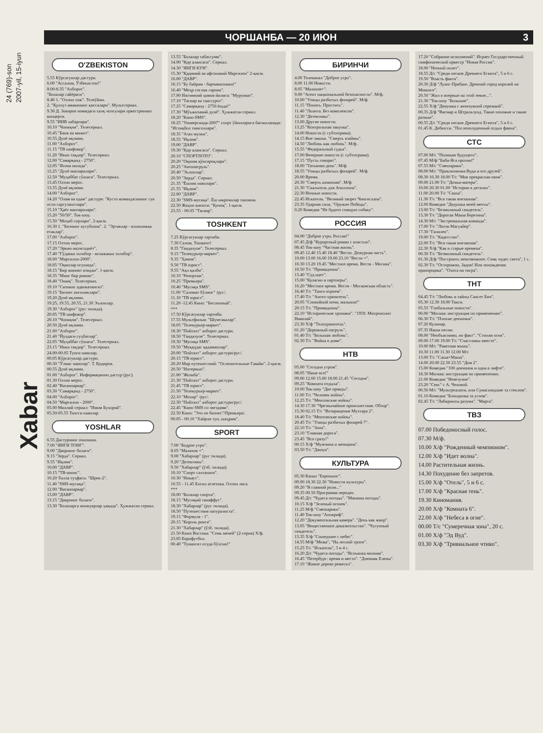2007-yil, 15-iyun
24 (769)-son
Xabar
ЧОРШАНБА — 20 ИЮН 3
O'ZBEKISTON
5.55 Кўрсатувлар дастури.
6.00 "Ассалом, Ўзбекистон!"
8.00-8.35 "Ахборот".
"Болалар сайёраси":
8.40 1. "Олтин тож". Телеўйин.
2. "Қуллуз амакининг қиссалари". Мультсериал.
9.30 Д. Зокиров номидаги халқ чолғулари оркестрининг концерти.
9.55 "ИИВ хабарлари".
10.10 "Чопиқчи". Телесериал.
10.45 "Банк ва мижоз".
10.55 Дунё иқлими.
11.00 "Ахборот".
11.15 "ТВ шифокор".
11.20 "Икки тақдир". Телесериал.
12.00 "Самарқанд - 2750".
12.05 "Ягона оилада".
12.25 "Дунё манзаралари".
12.50 "Муҳаббат гўшаси". Телесериал.
13.45 Олтин мерос.
13.55 Дунё иқлими.
14.00 "Ахборот".
14.20 "Олам ва одам" дастури: "Кусто командасининг сув ости саргузаштлари".
15.10 "Ҳаёт манзаралари".
15.20 "50/50". Ток-шоу.
15.50 "Моҳиб сирлари". 2-қисм.
16.30 1. "Бизнинг кутубхона". 2. "Эртаклар - яхшиликка етаклар".
17.00 "Ахборот".
17.15 Олтин мерос.
17.20 "Эркин иқтисодиёт".
17.40 "Гўдакка эътибор - келажакка эътибор".
18.00 "Маргилон-2000".
18.05 "Оқинлар огушида".
18.15 "Бир жиноят изидан". 1-қисм.
18.35 "Минг бир ривоят".
18.40 "Ошиқ". Телесериал.
19.10 "Сизнинг адвокатингиз".
19.15 "Бизнес янгиликлари".
19.20 Дунё иқлими.
19.25, 19.55, 20.55, 21.30 Эълонлар.
19.30 "Ахборот" (рус тилида).
20.05 "ТВ шифокор".
20.10 "Чопиқчи". Телесериал.
20.50 Дунё иқлими.
21.00 "Ахборот".
21.40 "Йулдаги суҳбатлар".
22.05 "Муҳаббат гўшаси". Телесериал.
23.15 "Икки тақдир". Телесериал.
24.00-00.05 Тунги наволар.
00.05 Кўрсатувлар дастури.
00.30 "Ўлмас наволар". Т. Қодиров.
00.55 Дунё иқлими.
01.00 "Ахборот". Информационн дастур (рус).
01.30 Олтин мерос.
02.40 "Ватанпарвар".
03.30 "Самарқанд - 2750".
04.00 "Ахборот".
04.50 "Маргилон - 2000".
05.00 Миллий сериал: "Имом Бухорий".
05.50-05.55 Тонгги наволар.
YOSHLAR
6.55 Дастурнинг очилиши.
7.00 "ЯНГИ ТОНГ".
9.00 "Даврнинг болаги".
9.15 "Зерда". Сериал.
9.55 "Иқлим".
10.00 "ДАВР".
10.15 "ТВ-анонс".
10.20 Тилла туҳфаси. "Шрек-2".
11.40 "SMS-мусиқа".
12.00 "Ватанпарвар".
13.00 "ДАВР".
13.15 "Даврнинг болаги".
13.30 "Болаларга жонкуярлар ҳақида". Ҳужжатли сериал.
13.55 "Болалар табассуми".
14.00 "Қор алангаси". Сериал.
14.30 "ЯНГИ КУН".
15.30 "Қадимий ва афсонавий Марғилон" 2-қисм.
16.00 "ДАВР".
16.15 "Бу байрам - барчамизники!"
16.40 "Меҳр соғлик гарови".
17.00 Ижтимоий ҳимоя йилига: "Мурувват".
17.10 "Тасвир ва таассурот".
17.25 "Самарқанд - 2750 ёшда!"
17.30 "Мўъжизавий дунё". Ҳужжатли сериал.
18.20 "Кино-SMS".
18.25 "Универсиада-2007" спорт ўйинларига бағишланади: "Истиқбол тимсоллари".
18.35 "Азал мулки".
18.55 "Иқлим".
19.00 "ДАВР".
19.30 "Қор алангаси". Сериал.
20.10 "СПОРТЛОТО".
20.20 "Оқшом қўнғироқлари".
20.25 "Автопатруль".
20.40 "Эълонлар".
20.50 "Зерда". Сериал.
21.35 "Ёшлик наволари".
21.55 "Иқлим".
22.00 "ДАВР".
22.30 "SMS-мусиқа". Ёш ижрочилар тановни.
22.50 Жаҳон киноси: "Қочоқ". 1-қисм.
23.55 - 00.05 "Тасвир".
TOSHKENT
7.25 Кўрсатувлар тартиби.
7.30 Салом, Тошкент!
8.35 "Гвадалупе". Телесериал.
9.15 "Телекурьер-маркет".
9.35 "Ҳимоя".
9.50 "ТВ юрист".
9.55 "Ақл қалби".
10.10 "Репортаж".
10.25 "Премьера".
10.40 "Мусиқа SMS".
11.00 "Саломат бўлинг" /рус/.
11.10 "ТВ юрист".
11.20 -12.45 Кино: "Беспенный".
***
17.50 Кўрсатувлар тартиби.
17.55 Мультфильм: "Шумтакалар".
18.05 "Телекурьер-маркет".
18.30 "Пойтахт" ахборот дастури.
18.50 "Гвадалупе". Телесериал.
19.30 "Мусиқа SMS".
19.50 "Муқаддас қадамжолар".
20.00 "Пойтахт" ахборот дастури/рус/.
20.15 "ТВ юрист".
20.20 Мир путешествий: "Ослепительные Гавайи". 2-қисм.
20.50 "Интервью".
21.00 "Жозиба".
21.30 "Пойтахт" ахборот дастури.
21.45 "ТВ юрист".
21.50 "Телекурьер-маркет".
22.10 "Мохир" /рус/.
22.30 "Пойтахт" ахборот дастури/рус/.
22.45 "Кино SMS со звездами".
22.50 Кино: "Это не бизнес"/Премьера/.
00.05 - 00.10 "Хайрли тун, шаҳрим".
SPORT
7.00 "Бодрое утро".
8.05 "Малахов +".
9.00 "Хабарлар" (рус тилида).
9.20 "Детективы".
9.50 "Хабарлар" (ўзб. тилида).
10.10 "Спорт салтанати".
10.30 "Нокаут".
10.55 - 11.45 Енгил атлетика. Олтин лига.
***
18.00 "Болалар спорти".
18.15 "Мусиқий танаффус".
18.30 "Хабарлар" (рус тилида).
18.50 "Путешествия натуралиста".
19.15 "Формула - 1".
20.15 "Король ринга".
21.30 "Хабарлар" (ўзб. тилида).
21.50 Кино Востока: "Семь мечей" (2-серия) Х/ф.
23.05 Еврофутбол.
00.40 "Тунингиз осуда бўлсин!"
БИРИНЧИ
4.00 Телеканал "Доброе утро".
8.00 11.00 Новости.
8.05 "Малахов+".
9.00 "Агент национальной безопасности". М/ф.
10.00 "Улицы разбитых фонарей". М/ф.
11.15 "Понять. Простить".
11.40 "Лолита. Без комплексов".
12.30 "Детективы".
13.00 Другие новости.
13.25 "Контрольная закупка".
14.00 Новости (с субтитрами).
14.15 Вне закона. "Смерть взаймы".
14.50 "Любовь как любовь". М/ф.
15.55 "Федеральный судья".
17.00 Вечерние новости (с субтитрами).
17.15 "Пусть говорят".
18.00 "Татьянин день". М/ф.
18.55 "Улицы разбитых фонарей". М/ф.
20.00 Время.
20.30 "Смерть шпионам". М/ф.
21.30 "Скальпель для Аполлона".
22.30 Ночные новости.
22.45 Искатели. "Великий запрет Чингисхана".
23.35 Ударная сила. "Оружие Победы".
0.20 Комедия "Не будите спящую собаку".
РОССИЯ
04.00 "Доброе утро, Россия!"
07.45 Д/ф "Курортный роман с властью".
08.45 Ток-шоу "Частная жизнь".
09.45 12.40 15.40 18.40 "Вести. Дежурная часть".
10.00 13.00 16.00 19.00 23.10 "Вести +".
10.30 13.20 19.45 "Местное время. Вести - Москва".
10.50 Т/с "Примадонна".
13.40 "Суд идет".
15.00 "Кулагин и партнеры".
16.20 "Местное время. Вести - Московская область".
16.40 Т/с "Танго втроем".
17.40 Т/с "Ангел-хранитель".
20.05 "Спокойной ночи, малыши!"
20.15 Т/с "Примадонна".
22.10 "Исторические хроники". "1959. Митрополит Николай".
23.30 Х/ф "Телохранитель".
01.20 "Дорожный патруль".
01.40 Т/с "Большая любовь".
02.30 Т/с "Война в доме".
НТВ
05.00 "Сегодня утром".
08.05 "Наше все!"
09.00 12.00 15.00 18.00 21.45 "Сегодня".
09.25 "Комната отдыха".
10.00 Ток-шоу "Две правды".
11.00 Т/с "Человек войны".
12.25 Т/с "Ментовские войны".
14.30 17.30 "Чрезвычайное происшествие. Обзор".
15.30 02.15 Т/с "Возвращение Мухтара 2".
18.40 Т/с "Ментовские войны".
20.45 Т/с "Улицы разбитых фонарей 7".
22.10 Т/с "Зона".
23.10 "Главная дорога".
23.45 "Все сразу!"
00.15 Х/ф "Мужчина и женщина".
03.50 Т/с "Джоуи".
КУЛЬТУРА
05.30 Канал "Евроньюс".
09.00 18.30 22.30 "Новости культуры".
09.20 "В главной роли..."
09.35 00.50 Программа передач.
09.45 Д/с "Чудеса погоды". "Машина погоды".
10.15 Х/ф "Зеленый огонек".
11.25 М/ф "Смешарики".
11.40 Ток-шоу "Апокриф".
12.20 "Документальная камера". "День как жанр".
13.05 "Вещественное доказательство". "Чугунный свидетель".
13.35 Х/ф "Сошедшие с небес".
14.55 М/ф "Межа", "На лесной тропе".
15.25 Т/с "Искатели", 3 и 4 с.
16.20 Д/с "Чудеса погоды". "Вспышка молнии".
16.45 "Петербург: время и место". "Дневник Елены".
17.10 "Живое дерево ремесел".
17.20 "Собрание исполнений". Играет Государственный симфонический оркестр "Новая Россия".
18.00 "Ночной полет".
18.55 Д/с "Среди песков Древнего Египта", 5 и 6 с.
19.50 "Власть факта".
20.30 Д/ф "Луанг-Прабанг. Древний город королей на Меконге".
20.50 "Жил я впервые на этой земле...".
21.30 "Ток-шоу "Большие".
22.55 Х/ф "Девушка с жемчужной сережкой".
00.35 Д/ф "Висмар и Штральзунд. Такие похожие и такие разные".
00.55 Д/с "Среди песков Древнего Египта", 5 и 6 с.
01.45 К. Дебюсси. "Послеполуденный отдых фавна".
СТС
07.00 М/с "Полиция будущего".
07.45 М/ф "Баба-Яга против!"
07.55 М/с "Смешарики".
08.00 М/с "Приключения Вуди и его друзей".
08.30 10.30 18.00 Т/с "Моя прекрасная няня".
09.00 21.00 Т/с "Дочки-матери".
10.00 20.30 01.00 "Истории в деталях".
11.00 20.00 Т/с "Сваха".
11.30 Т/с "Вся такая внезапная".
12.00 Комедия "Дедушка моей мечты".
13.00 Т/с "Безмолвный свидетель".
13.30 Т/с "Дорогая Маша Березина".
14.30 М/с "Экстремальная команда".
17.00 Т/с "Лиззи Магуайер".
17.30 "Галилео".
19.00 Т/с "Кадетство".
22.00 Т/с "Вся такая внезапная".
22.30 Х/ф "Как в старые времена".
00.30 Т/с "Безмолвный свидетель".
01.30 Д/ф "Построить невозможное. Семь чудес света", 1 с.
02.30 Т/с "Осторожно, Задов! Или похождения прапорщика". "Охота на тигра".
ТНТ
04.45 Т/с "Любовь и тайны Сансет Бич".
05.30 12.30 18.00 Такси.
05.55 "Глобальные новости".
06.00 "Москва: инструкция по применению".
06.30 Т/с "Плохие девчонки".
07.20 Кулинар.
07.35 Наши песни.
08.00 "Необъяснимо, но факт". "Стихия огня".
09.00 17.00 19.00 Т/с "Счастливы вместе".
10.00 М/с "Ракетная мышь".
10.30 11.00 11.30 12.00 М/с
13.00 Т/с "Саша+Маша".
14.00 20.00 22.50 23.55 "Дом 2".
15.00 Комедия "100 девчонок и одна в лифте".
18.30 Москва: инструкция по применению.
21.00 Комедия "Невезучие".
23.20 "Секс" с А. Чеховой.
00.50 М/с "Мультреалити, или Сумасшедшие за стеклом".
01.10 Комедия "Блондинка за углом".
02.45 Т/с "Лабиринты разума". "Марта".
ТВЗ
07.00 Победоносный голос.
07.30 М/ф.
10.00 Х/ф "Рожденный чемпионом".
12.00 Х/ф "Идет волна".
14.00 Растительная жизнь.
14.30 Похудение без запретов.
15.00 Х/ф "Отель", 5 и 6 с.
17.00 Х/ф "Красная тень".
19.30 Киномания.
20.00 Х/ф "Комната 6".
22.00 Х/ф "Небеса в огне".
00.00 Т/с "Сумеречная зона", 20 с.
01.00 Х/ф "Эд Вуд".
03.30 Х/ф "Тривиальное чтиво".